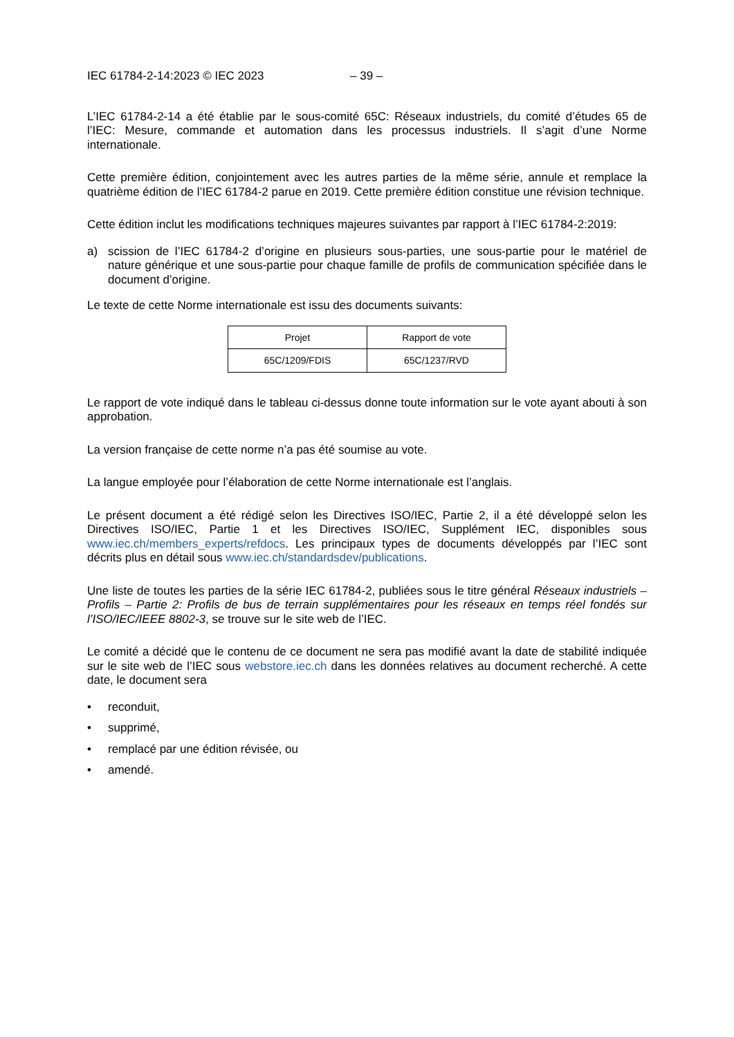IEC 61784-2-14:2023 © IEC 2023 – 39 –
L’IEC 61784-2-14 a été établie par le sous-comité 65C: Réseaux industriels, du comité d’études 65 de l’IEC: Mesure, commande et automation dans les processus industriels. Il s’agit d’une Norme internationale.
Cette première édition, conjointement avec les autres parties de la même série, annule et remplace la quatrième édition de l’IEC 61784-2 parue en 2019. Cette première édition constitue une révision technique.
Cette édition inclut les modifications techniques majeures suivantes par rapport à l’IEC 61784-2:2019:
a) scission de l’IEC 61784-2 d’origine en plusieurs sous-parties, une sous-partie pour le matériel de nature générique et une sous-partie pour chaque famille de profils de communication spécifiée dans le document d’origine.
Le texte de cette Norme internationale est issu des documents suivants:
| Projet | Rapport de vote |
| --- | --- |
| 65C/1209/FDIS | 65C/1237/RVD |
Le rapport de vote indiqué dans le tableau ci-dessus donne toute information sur le vote ayant abouti à son approbation.
La version française de cette norme n’a pas été soumise au vote.
La langue employée pour l’élaboration de cette Norme internationale est l’anglais.
Le présent document a été rédigé selon les Directives ISO/IEC, Partie 2, il a été développé selon les Directives ISO/IEC, Partie 1 et les Directives ISO/IEC, Supplément IEC, disponibles sous www.iec.ch/members_experts/refdocs. Les principaux types de documents développés par l’IEC sont décrits plus en détail sous www.iec.ch/standardsdev/publications.
Une liste de toutes les parties de la série IEC 61784-2, publiées sous le titre général Réseaux industriels – Profils – Partie 2: Profils de bus de terrain supplémentaires pour les réseaux en temps réel fondés sur l’ISO/IEC/IEEE 8802-3, se trouve sur le site web de l’IEC.
Le comité a décidé que le contenu de ce document ne sera pas modifié avant la date de stabilité indiquée sur le site web de l’IEC sous webstore.iec.ch dans les données relatives au document recherché. A cette date, le document sera
• reconduit,
• supprimé,
• remplacé par une édition révisée, ou
• amendé.